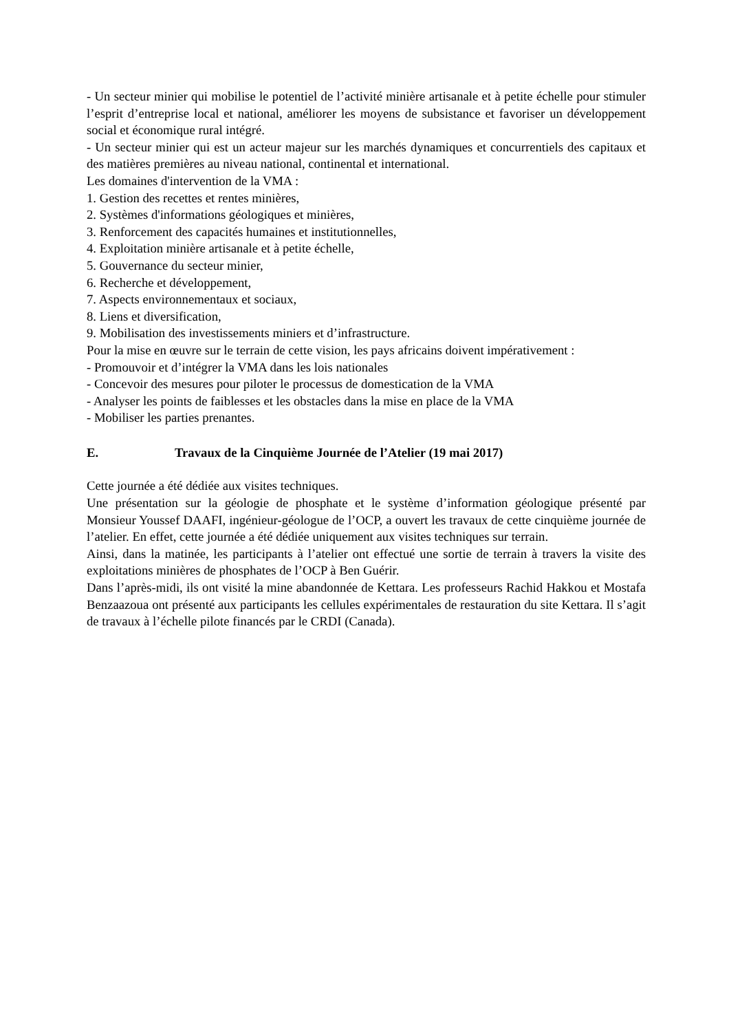- Un secteur minier qui mobilise le potentiel de l’activité minière artisanale et à petite échelle pour stimuler l’esprit d’entreprise local et national, améliorer les moyens de subsistance et favoriser un développement social et économique rural intégré.
- Un secteur minier qui est un acteur majeur sur les marchés dynamiques et concurrentiels des capitaux et des matières premières au niveau national, continental et international.
Les domaines d'intervention de la VMA :
1. Gestion des recettes et rentes minières,
2. Systèmes d'informations géologiques et minières,
3. Renforcement des capacités humaines et institutionnelles,
4. Exploitation minière artisanale et à petite échelle,
5. Gouvernance du secteur minier,
6. Recherche et développement,
7. Aspects environnementaux et sociaux,
8. Liens et diversification,
9. Mobilisation des investissements miniers et d’infrastructure.
Pour la mise en œuvre sur le terrain de cette vision, les pays africains doivent impérativement :
- Promouvoir et d’intégrer la VMA dans les lois nationales
- Concevoir des mesures pour piloter le processus de domestication de la VMA
- Analyser les points de faiblesses et les obstacles dans la mise en place de la VMA
- Mobiliser les parties prenantes.
E. Travaux de la Cinquième Journée de l’Atelier (19 mai 2017)
Cette journée a été dédiée aux visites techniques.
Une présentation sur la géologie de phosphate et le système d’information géologique présenté par Monsieur Youssef DAAFI, ingénieur-géologue de l’OCP, a ouvert les travaux de cette cinquième journée de l’atelier. En effet, cette journée a été dédiée uniquement aux visites techniques sur terrain.
Ainsi, dans la matinée, les participants à l’atelier ont effectué une sortie de terrain à travers la visite des exploitations minières de phosphates de l’OCP à Ben Guérir.
Dans l’après-midi, ils ont visité la mine abandonnée de Kettara. Les professeurs Rachid Hakkou et Mostafa Benzaazoua ont présenté aux participants les cellules expérimentales de restauration du site Kettara. Il s’agit de travaux à l’échelle pilote financés par le CRDI (Canada).